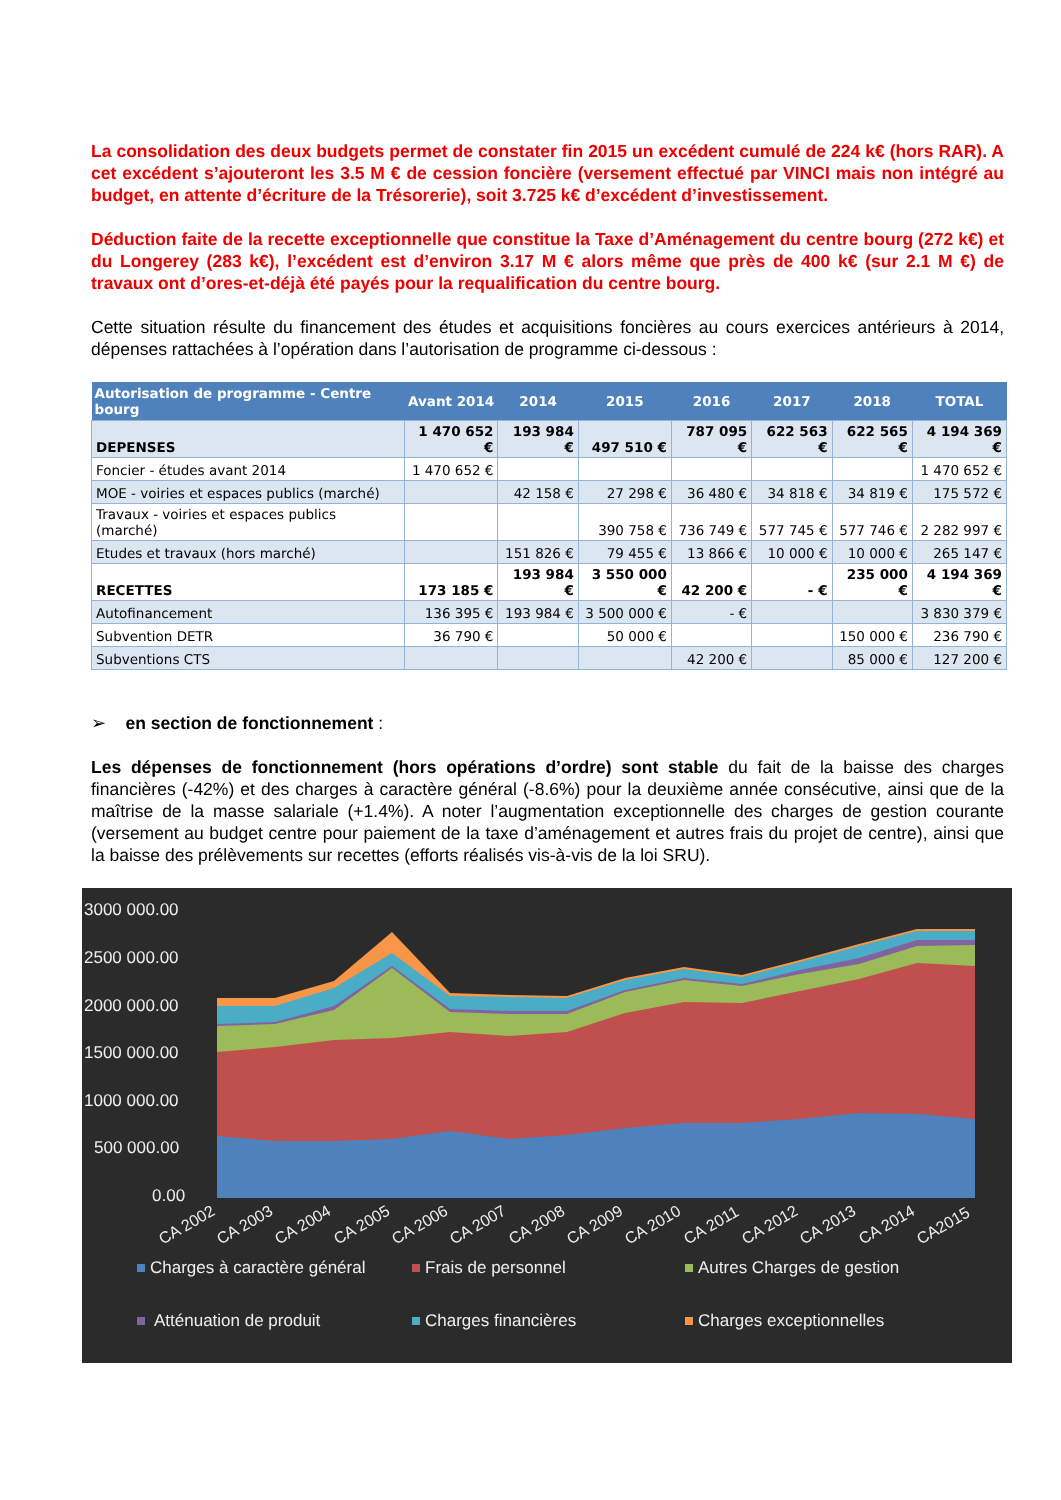La consolidation des deux budgets permet de constater fin 2015 un excédent cumulé de 224 k€ (hors RAR). A cet excédent s’ajouteront les 3.5 M € de cession foncière (versement effectué par VINCI mais non intégré au budget, en attente d’écriture de la Trésorerie), soit 3.725 k€ d’excédent d’investissement.
Déduction faite de la recette exceptionnelle que constitue la Taxe d’Aménagement du centre bourg (272 k€) et du Longerey (283 k€), l’excédent est d’environ 3.17 M € alors même que près de 400 k€ (sur 2.1 M €) de travaux ont d’ores-et-déjà été payés pour la requalification du centre bourg.
Cette situation résulte du financement des études et acquisitions foncières au cours exercices antérieurs à 2014, dépenses rattachées à l’opération dans l’autorisation de programme ci-dessous :
| Autorisation de programme - Centre bourg | Avant 2014 | 2014 | 2015 | 2016 | 2017 | 2018 | TOTAL |
| --- | --- | --- | --- | --- | --- | --- | --- |
| DEPENSES | 1 470 652 € | 193 984 € | 497 510 € | 787 095 € | 622 563 € | 622 565 € | 4 194 369 € |
| Foncier - études avant 2014 | 1 470 652 € | | | | | | 1 470 652 € |
| MOE - voiries et espaces publics (marché) | | 42 158 € | 27 298 € | 36 480 € | 34 818 € | 34 819 € | 175 572 € |
| Travaux - voiries et espaces publics (marché) | | | 390 758 € | 736 749 € | 577 745 € | 577 746 € | 2 282 997 € |
| Etudes et travaux (hors marché) | | 151 826 € | 79 455 € | 13 866 € | 10 000 € | 10 000 € | 265 147 € |
| RECETTES | 173 185 € | 193 984 € | 3 550 000 € | 42 200 € | - € | 235 000 € | 4 194 369 € |
| Autofinancement | 136 395 € | 193 984 € | 3 500 000 € | - € | | | 3 830 379 € |
| Subvention DETR | 36 790 € | | 50 000 € | | | 150 000 € | 236 790 € |
| Subventions CTS | | | | 42 200 € | | 85 000 € | 127 200 € |
➢ en section de fonctionnement :
Les dépenses de fonctionnement (hors opérations d’ordre) sont stable du fait de la baisse des charges financières (-42%) et des charges à caractère général (-8.6%) pour la deuxième année consécutive, ainsi que de la maîtrise de la masse salariale (+1.4%). A noter l’augmentation exceptionnelle des charges de gestion courante (versement au budget centre pour paiement de la taxe d’aménagement et autres frais du projet de centre), ainsi que la baisse des prélèvements sur recettes (efforts réalisés vis-à-vis de la loi SRU).
3000 000.00
2500 000.00
2000 000.00
1500 000.00
1000 000.00
500 000.00
0.00
CA 2002
CA 2003
CA 2004
CA 2005
CA 2006
CA 2007
CA 2008
CA 2009
CA 2010
CA 2011
CA 2012
CA 2013
CA 2014
CA2015
Charges à caractère général
Frais de personnel
Autres Charges de gestion
Atténuation de produit
Charges financières
Charges exceptionnelles